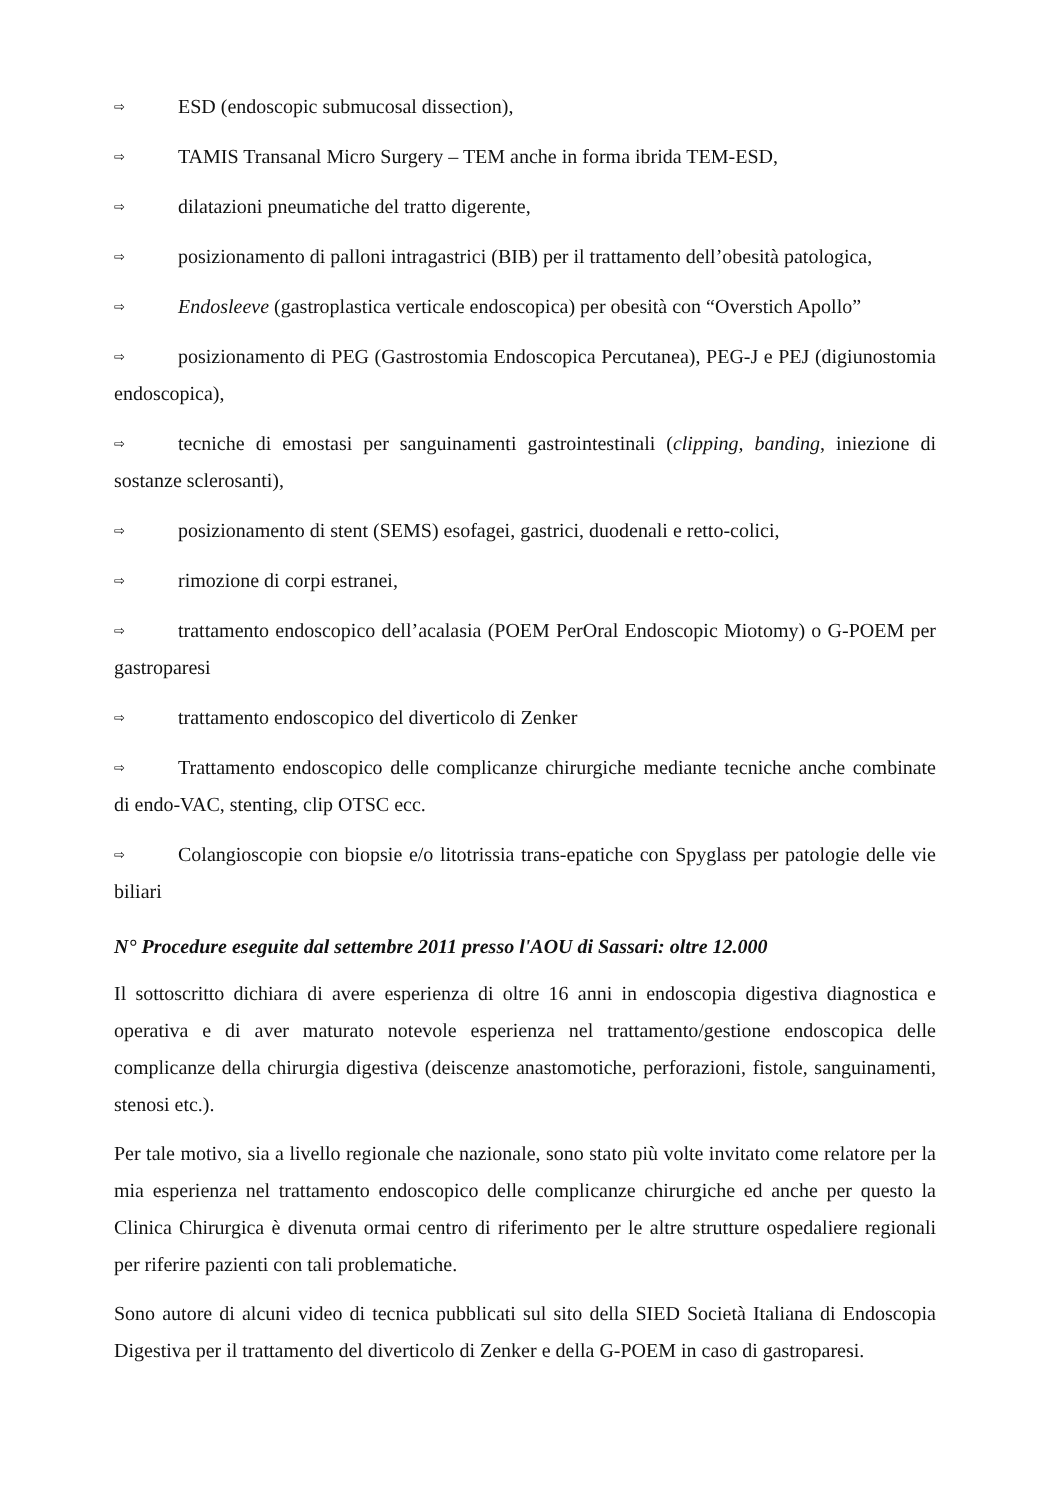⇨ ESD (endoscopic submucosal dissection),
⇨ TAMIS Transanal Micro Surgery – TEM anche in forma ibrida TEM-ESD,
⇨ dilatazioni pneumatiche del tratto digerente,
⇨ posizionamento di palloni intragastrici (BIB) per il trattamento dell’obesità patologica,
⇨ Endosleeve (gastroplastica verticale endoscopica) per obesità con “Overstich Apollo”
⇨ posizionamento di PEG (Gastrostomia Endoscopica Percutanea), PEG-J e PEJ (digiunostomia endoscopica),
⇨ tecniche di emostasi per sanguinamenti gastrointestinali (clipping, banding, iniezione di sostanze sclerosanti),
⇨ posizionamento di stent (SEMS) esofagei, gastrici, duodenali e retto-colici,
⇨ rimozione di corpi estranei,
⇨ trattamento endoscopico dell’acalasia (POEM PerOral Endoscopic Miotomy) o G-POEM per gastroparesi
⇨ trattamento endoscopico del diverticolo di Zenker
⇨ Trattamento endoscopico delle complicanze chirurgiche mediante tecniche anche combinate di endo-VAC, stenting, clip OTSC ecc.
⇨ Colangioscopie con biopsie e/o litotrissia trans-epatiche con Spyglass per patologie delle vie biliari
N° Procedure eseguite dal settembre 2011 presso l'AOU di Sassari: oltre 12.000
Il sottoscritto dichiara di avere esperienza di oltre 16 anni in endoscopia digestiva diagnostica e operativa e di aver maturato notevole esperienza nel trattamento/gestione endoscopica delle complicanze della chirurgia digestiva (deiscenze anastomotiche, perforazioni, fistole, sanguinamenti, stenosi etc.).
Per tale motivo, sia a livello regionale che nazionale, sono stato più volte invitato come relatore per la mia esperienza nel trattamento endoscopico delle complicanze chirurgiche ed anche per questo la Clinica Chirurgica è divenuta ormai centro di riferimento per le altre strutture ospedaliere regionali per riferire pazienti con tali problematiche.
Sono autore di alcuni video di tecnica pubblicati sul sito della SIED Società Italiana di Endoscopia Digestiva per il trattamento del diverticolo di Zenker e della G-POEM in caso di gastroparesi.